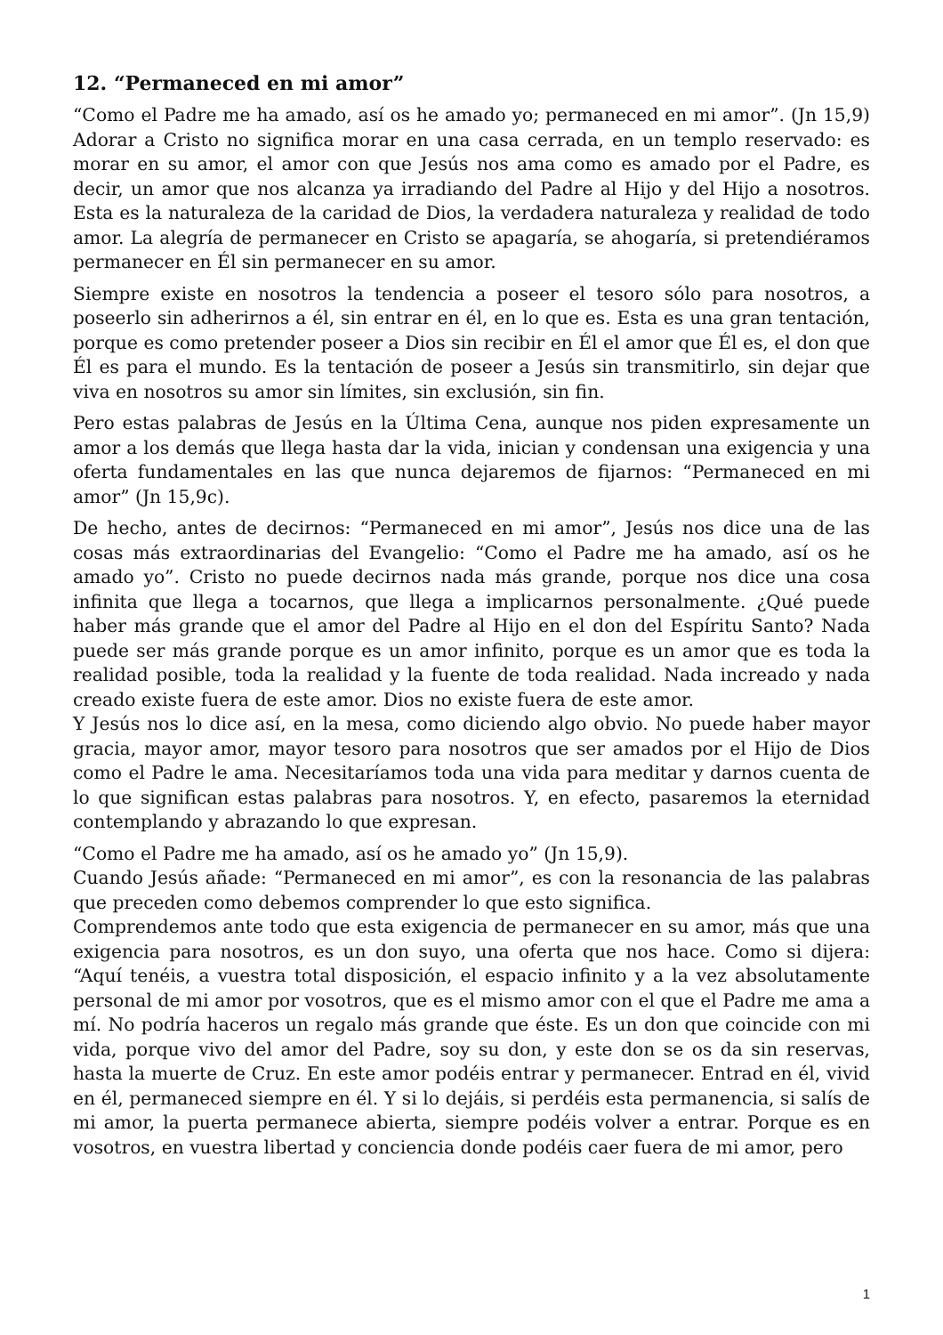12. “Permaneced en mi amor”
“Como el Padre me ha amado, así os he amado yo; permaneced en mi amor”. (Jn 15,9) Adorar a Cristo no significa morar en una casa cerrada, en un templo reservado: es morar en su amor, el amor con que Jesús nos ama como es amado por el Padre, es decir, un amor que nos alcanza ya irradiando del Padre al Hijo y del Hijo a nosotros. Esta es la naturaleza de la caridad de Dios, la verdadera naturaleza y realidad de todo amor. La alegría de permanecer en Cristo se apagaría, se ahogaría, si pretendiéramos permanecer en Él sin permanecer en su amor.
Siempre existe en nosotros la tendencia a poseer el tesoro sólo para nosotros, a poseerlo sin adherirnos a él, sin entrar en él, en lo que es. Esta es una gran tentación, porque es como pretender poseer a Dios sin recibir en Él el amor que Él es, el don que Él es para el mundo. Es la tentación de poseer a Jesús sin transmitirlo, sin dejar que viva en nosotros su amor sin límites, sin exclusión, sin fin.
Pero estas palabras de Jesús en la Última Cena, aunque nos piden expresamente un amor a los demás que llega hasta dar la vida, inician y condensan una exigencia y una oferta fundamentales en las que nunca dejaremos de fijarnos: “Permaneced en mi amor” (Jn 15,9c).
De hecho, antes de decirnos: “Permaneced en mi amor”, Jesús nos dice una de las cosas más extraordinarias del Evangelio: “Como el Padre me ha amado, así os he amado yo”. Cristo no puede decirnos nada más grande, porque nos dice una cosa infinita que llega a tocarnos, que llega a implicarnos personalmente. ¿Qué puede haber más grande que el amor del Padre al Hijo en el don del Espíritu Santo? Nada puede ser más grande porque es un amor infinito, porque es un amor que es toda la realidad posible, toda la realidad y la fuente de toda realidad. Nada increado y nada creado existe fuera de este amor. Dios no existe fuera de este amor.
Y Jesús nos lo dice así, en la mesa, como diciendo algo obvio. No puede haber mayor gracia, mayor amor, mayor tesoro para nosotros que ser amados por el Hijo de Dios como el Padre le ama. Necesitaríamos toda una vida para meditar y darnos cuenta de lo que significan estas palabras para nosotros. Y, en efecto, pasaremos la eternidad contemplando y abrazando lo que expresan.
“Como el Padre me ha amado, así os he amado yo” (Jn 15,9).
Cuando Jesús añade: “Permaneced en mi amor”, es con la resonancia de las palabras que preceden como debemos comprender lo que esto significa.
Comprendemos ante todo que esta exigencia de permanecer en su amor, más que una exigencia para nosotros, es un don suyo, una oferta que nos hace. Como si dijera: “Aquí tenéis, a vuestra total disposición, el espacio infinito y a la vez absolutamente personal de mi amor por vosotros, que es el mismo amor con el que el Padre me ama a mí. No podría haceros un regalo más grande que éste. Es un don que coincide con mi vida, porque vivo del amor del Padre, soy su don, y este don se os da sin reservas, hasta la muerte de Cruz. En este amor podéis entrar y permanecer. Entrad en él, vivid en él, permaneced siempre en él. Y si lo dejáis, si perdéis esta permanencia, si salís de mi amor, la puerta permanece abierta, siempre podéis volver a entrar. Porque es en vosotros, en vuestra libertad y conciencia donde podéis caer fuera de mi amor, pero
1